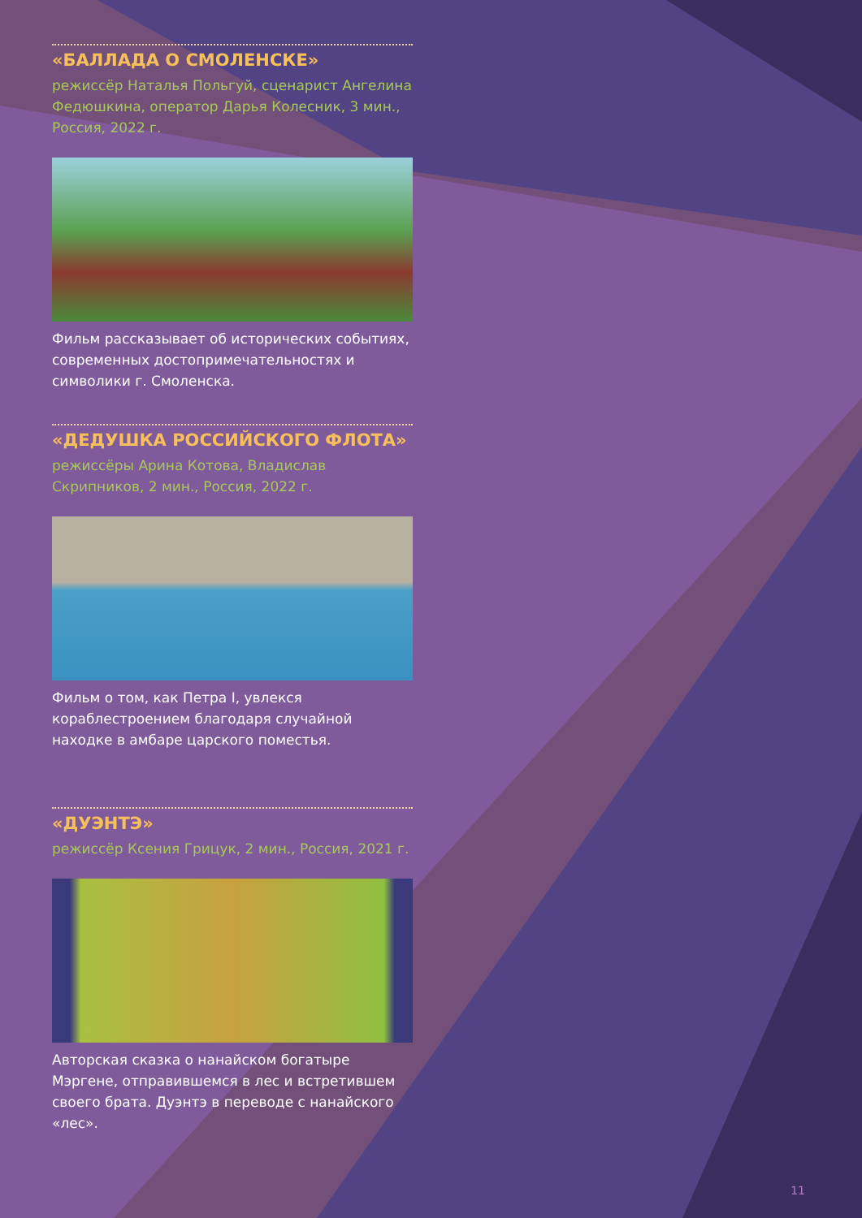«БАЛЛАДА О СМОЛЕНСКЕ»
режиссёр Наталья Польгуй, сценарист Ангелина Федюшкина, оператор Дарья Колесник, 3 мин., Россия, 2022 г.
Фильм рассказывает об исторических событиях, современных достопримечательностях и символики г. Смоленска.
«ДЕДУШКА РОССИЙСКОГО ФЛОТА»
режиссёры Арина Котова, Владислав Скрипников, 2 мин., Россия, 2022 г.
Фильм о том, как Петра I, увлекся кораблестроением благодаря случайной находке в амбаре царского поместья.
«ДУЭНТЭ»
режиссёр Ксения Грицук, 2 мин., Россия, 2021 г.
Авторская сказка о нанайском богатыре Мэргене, отправившемся в лес и встретившем своего брата. Дуэнтэ в переводе с нанайского «лес».
11